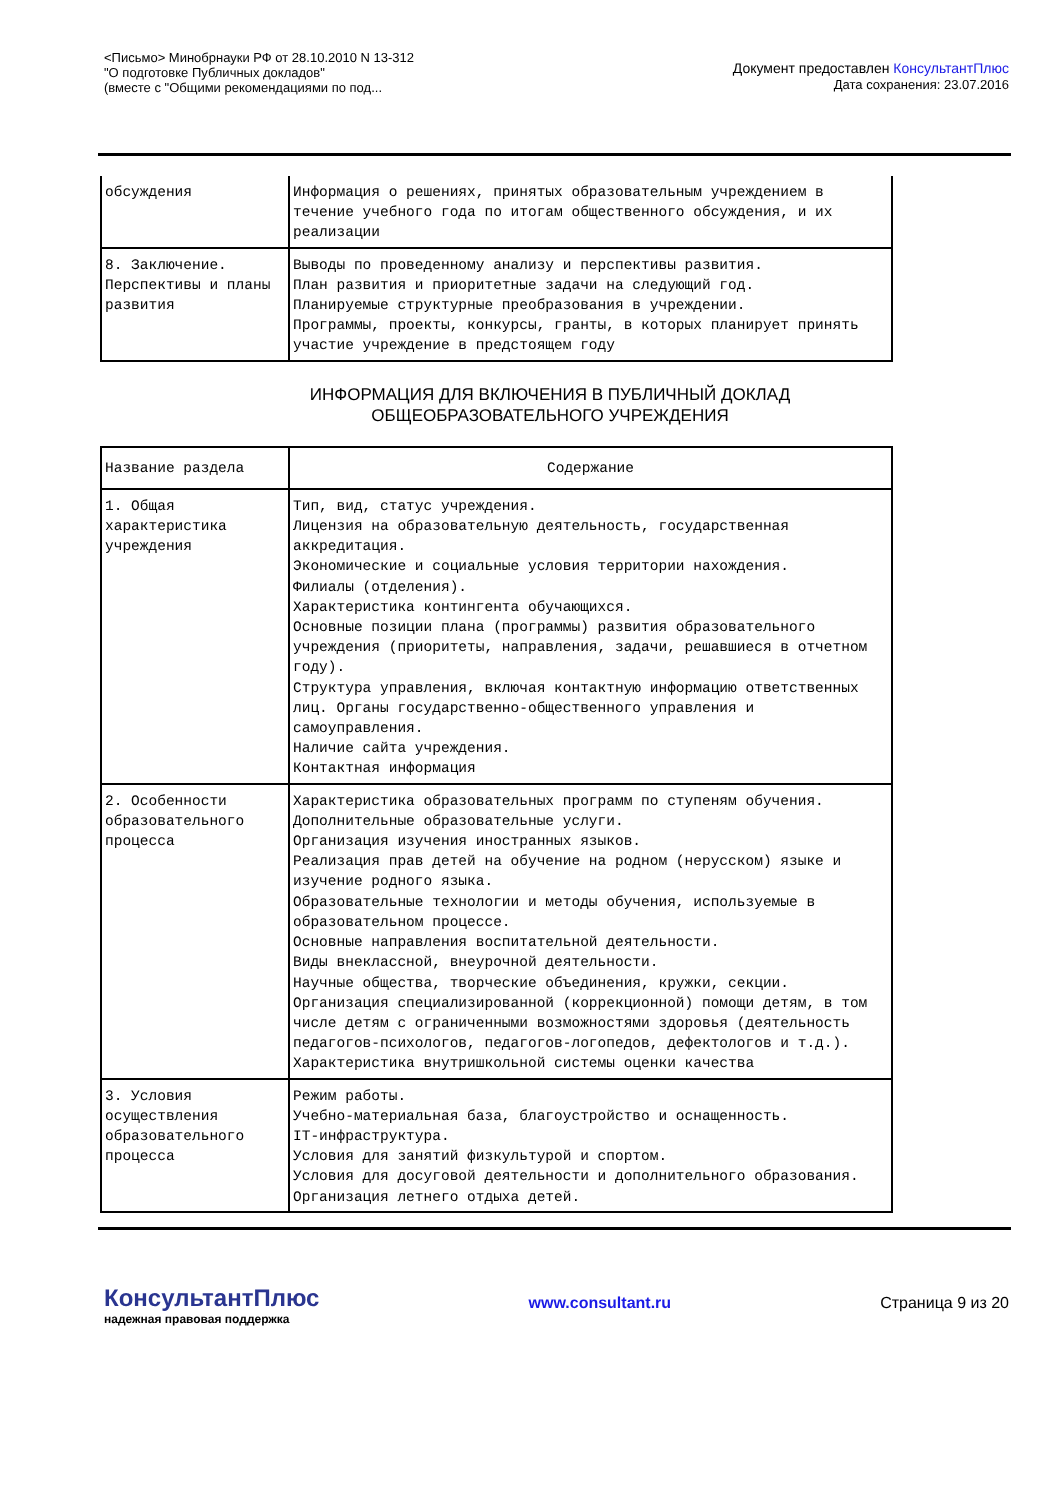<Письмо> Минобрнауки РФ от 28.10.2010 N 13-312
"О подготовке Публичных докладов"
(вместе с "Общими рекомендациями по под...
Документ предоставлен КонсультантПлюс
Дата сохранения: 23.07.2016
| обсуждения | Информация о решениях, принятых образовательным учреждением в течение учебного года по итогам общественного обсуждения, и их реализации |
| 8. Заключение. Перспективы и планы развития | Выводы по проведенному анализу и перспективы развития. План развития и приоритетные задачи на следующий год. Планируемые структурные преобразования в учреждении. Программы, проекты, конкурсы, гранты, в которых планирует принять участие учреждение в предстоящем году |
ИНФОРМАЦИЯ ДЛЯ ВКЛЮЧЕНИЯ В ПУБЛИЧНЫЙ ДОКЛАД
ОБЩЕОБРАЗОВАТЕЛЬНОГО УЧРЕЖДЕНИЯ
| Название раздела | Содержание |
| --- | --- |
| 1. Общая характеристика учреждения | Тип, вид, статус учреждения. Лицензия на образовательную деятельность, государственная аккредитация. Экономические и социальные условия территории нахождения. Филиалы (отделения). Характеристика контингента обучающихся. Основные позиции плана (программы) развития образовательного учреждения (приоритеты, направления, задачи, решавшиеся в отчетном году). Структура управления, включая контактную информацию ответственных лиц. Органы государственно-общественного управления и самоуправления. Наличие сайта учреждения. Контактная информация |
| 2. Особенности образовательного процесса | Характеристика образовательных программ по ступеням обучения. Дополнительные образовательные услуги. Организация изучения иностранных языков. Реализация прав детей на обучение на родном (нерусском) языке и изучение родного языка. Образовательные технологии и методы обучения, используемые в образовательном процессе. Основные направления воспитательной деятельности. Виды внеклассной, внеурочной деятельности. Научные общества, творческие объединения, кружки, секции. Организация специализированной (коррекционной) помощи детям, в том числе детям с ограниченными возможностями здоровья (деятельность педагогов-психологов, педагогов-логопедов, дефектологов и т.д.). Характеристика внутришкольной системы оценки качества |
| 3. Условия осуществления образовательного процесса | Режим работы. Учебно-материальная база, благоустройство и оснащенность. IT-инфраструктура. Условия для занятий физкультурой и спортом. Условия для досуговой деятельности и дополнительного образования. Организация летнего отдыха детей. |
КонсультантПлюс
надежная правовая поддержка
www.consultant.ru Страница 9 из 20